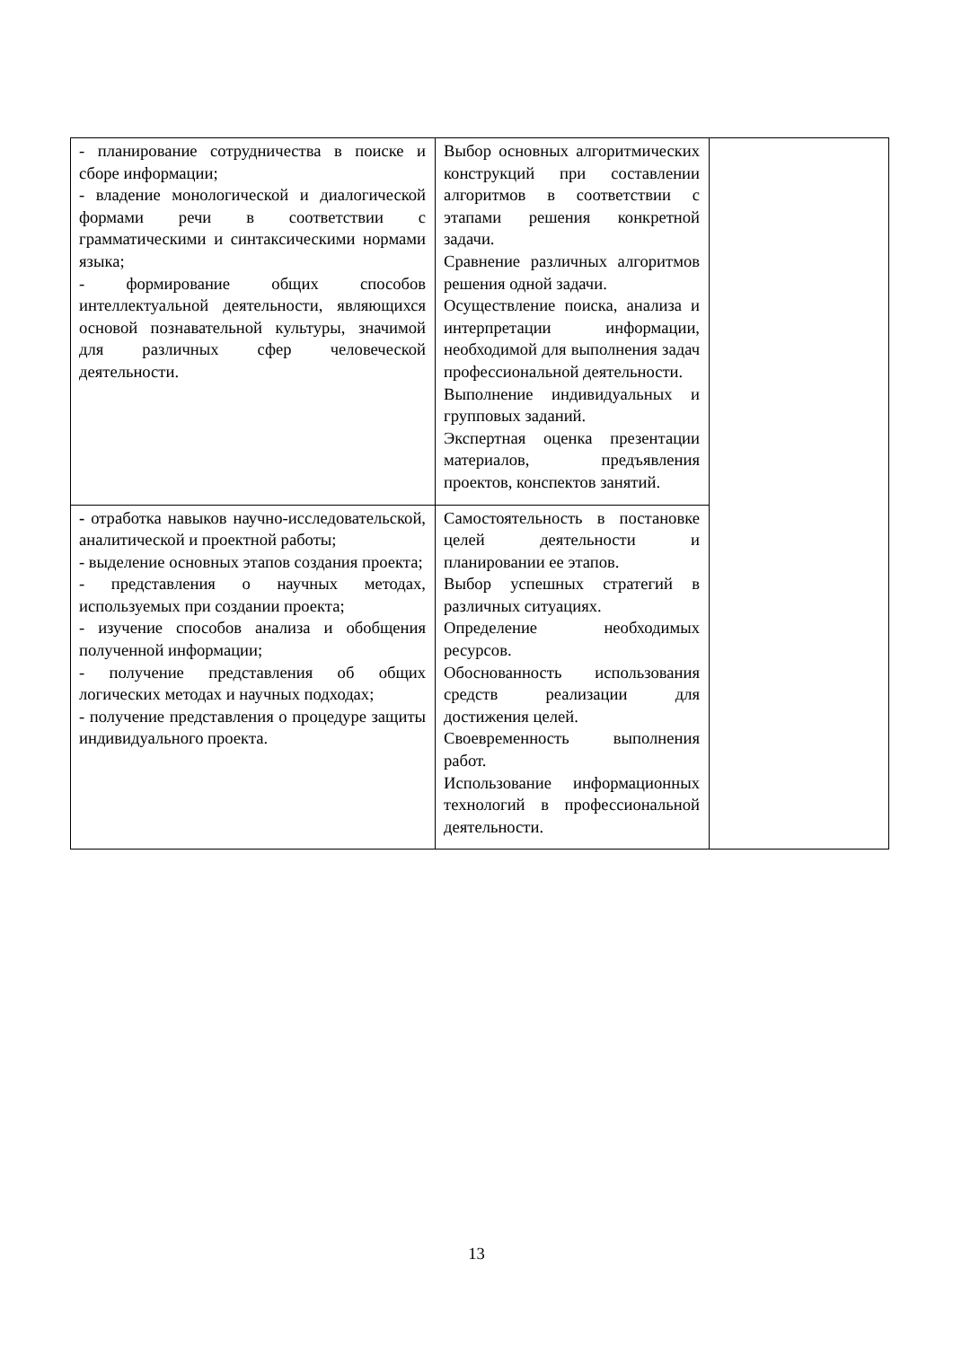| - планирование сотрудничества в поиске и сборе информации; - владение монологической и диалогической формами речи в соответствии с грамматическими и синтаксическими нормами языка; - формирование общих способов интеллектуальной деятельности, являющихся основой познавательной культуры, значимой для различных сфер человеческой деятельности. | Выбор основных алгоритмических конструкций при составлении алгоритмов в соответствии с этапами решения конкретной задачи. Сравнение различных алгоритмов решения одной задачи. Осуществление поиска, анализа и интерпретации информации, необходимой для выполнения задач профессиональной деятельности. Выполнение индивидуальных и групповых заданий. Экспертная оценка презентации материалов, предъявления проектов, конспектов занятий. | |
| - отработка навыков научно-исследовательской, аналитической и проектной работы; - выделение основных этапов создания проекта; - представления о научных методах, используемых при создании проекта; - изучение способов анализа и обобщения полученной информации; - получение представления об общих логических методах и научных подходах; - получение представления о процедуре защиты индивидуального проекта. | Самостоятельность в постановке целей деятельности и планировании ее этапов. Выбор успешных стратегий в различных ситуациях. Определение необходимых ресурсов. Обоснованность использования средств реализации для достижения целей. Своевременность выполнения работ. Использование информационных технологий в профессиональной деятельности. | |
13